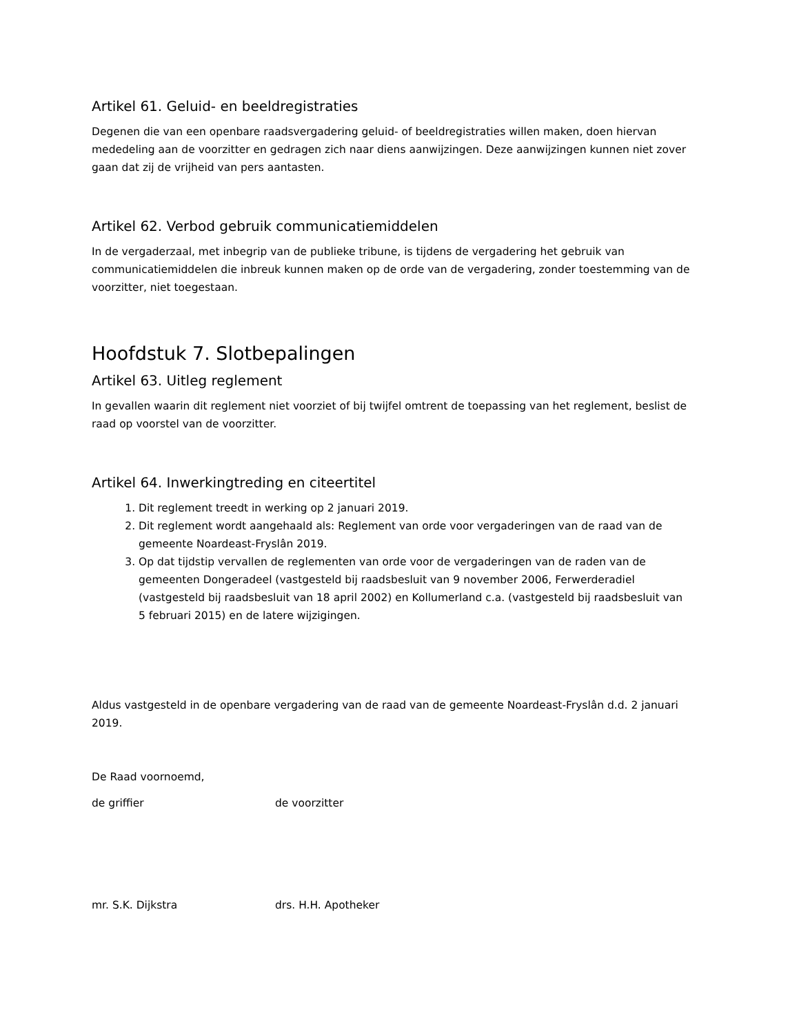Artikel 61. Geluid- en beeldregistraties
Degenen die van een openbare raadsvergadering geluid- of beeldregistraties willen maken, doen hiervan mededeling aan de voorzitter en gedragen zich naar diens aanwijzingen. Deze aanwijzingen kunnen niet zover gaan dat zij de vrijheid van pers aantasten.
Artikel 62. Verbod gebruik communicatiemiddelen
In de vergaderzaal, met inbegrip van de publieke tribune, is tijdens de vergadering het gebruik van communicatiemiddelen die inbreuk kunnen maken op de orde van de vergadering, zonder toestemming van de voorzitter, niet toegestaan.
Hoofdstuk 7. Slotbepalingen
Artikel 63. Uitleg reglement
In gevallen waarin dit reglement niet voorziet of bij twijfel omtrent de toepassing van het reglement, beslist de raad op voorstel van de voorzitter.
Artikel 64. Inwerkingtreding en citeertitel
1. Dit reglement treedt in werking op 2 januari 2019.
2. Dit reglement wordt aangehaald als: Reglement van orde voor vergaderingen van de raad van de gemeente Noardeast-Fryslân 2019.
3. Op dat tijdstip vervallen de reglementen van orde voor de vergaderingen van de raden van de gemeenten Dongeradeel (vastgesteld bij raadsbesluit van 9 november 2006, Ferwerderadiel (vastgesteld bij raadsbesluit van 18 april 2002) en Kollumerland c.a. (vastgesteld bij raadsbesluit van 5 februari 2015) en de latere wijzigingen.
Aldus vastgesteld in de openbare vergadering van de raad van de gemeente Noardeast-Fryslân d.d. 2 januari 2019.
De Raad voornoemd,
de griffier de voorzitter
mr. S.K. Dijkstra drs. H.H. Apotheker